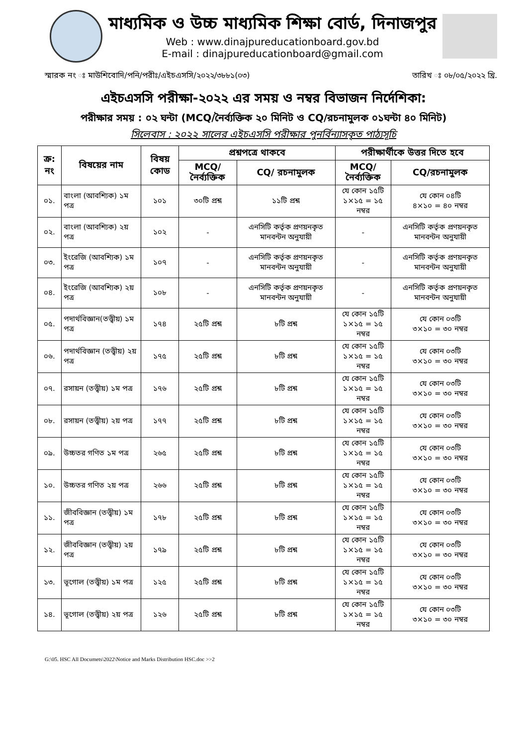মাধ্যমিক ও উচ্চ মাধ্যমিক শিক্ষা বোর্ড, দিনাজপুর
Web : www.dinajpureducationboard.gov.bd
E-mail : dinajpureducationboard@gmail.com
স্মারক নং ঃ মাউশিবোদি/পনি/পরীঃ/এইচএসসি/২০২২/৩৮৮১(০৩) তারিখ ঃ ০৮/০৫/২০২২ খ্রি.
এইচএসসি পরীক্ষা-২০২২ এর সময় ও নম্বর বিভাজন নির্দেশিকা:
পরীক্ষার সময় : ০২ ঘন্টা (MCQ/নৈর্ব্যক্তিক ২০ মিনিট ও CQ/রচনামুলক ০১ঘন্টা ৪০ মিনিট)
সিলেবাস : ২০২২ সালের এইচএসসি পরীক্ষার পুনর্বিন্যাসকৃত পাঠ্যসূচি
| ক্র: নং | বিষয়ের নাম | বিষয় কোড | প্রশ্নপত্রে থাকবে | | পরীক্ষার্থীকে উত্তর দিতে হবে | |
| --- | --- | --- | --- | --- | --- | --- |
| | | | MCQ/ নৈর্ব্যক্তিক | CQ/ রচনামুলক | MCQ/নৈর্ব্যক্তিক | CQ/রচনামুলক |
| ০১. | বাংলা (আবশ্যিক) ১ম পত্র | ১০১ | ৩০টি প্রশ্ন | ১১টি প্রশ্ন | যে কোন ১৫টি ১×১৫ = ১৫ নম্বর | যে কোন ০৪টি ৪×১০ = ৪০ নম্বর |
| ০২. | বাংলা (আবশ্যিক) ২য় পত্র | ১০২ | - | এনসিটি কর্তৃক প্রণয়নকৃত মানবন্টন অনুযায়ী | - | এনসিটি কর্তৃক প্রণয়নকৃত মানবন্টন অনুযায়ী |
| ০৩. | ইংরেজি (আবশ্যিক) ১ম পত্র | ১০৭ | - | এনসিটি কর্তৃক প্রণয়নকৃত মানবন্টন অনুযায়ী | - | এনসিটি কর্তৃক প্রণয়নকৃত মানবন্টন অনুযায়ী |
| ০৪. | ইংরেজি (আবশ্যিক) ২য় পত্র | ১০৮ | - | এনসিটি কর্তৃক প্রণয়নকৃত মানবন্টন অনুযায়ী | - | এনসিটি কর্তৃক প্রণয়নকৃত মানবন্টন অনুযায়ী |
| ০৫. | পদার্থবিজ্ঞান(তত্ত্বীয়) ১ম পত্র | ১৭৪ | ২৫টি প্রশ্ন | ৮টি প্রশ্ন | যে কোন ১৫টি ১×১৫ = ১৫ নম্বর | যে কোন ০৩টি ৩×১০ = ৩০ নম্বর |
| ০৬. | পদার্থবিজ্ঞান (তত্ত্বীয়) ২য় পত্র | ১৭৫ | ২৫টি প্রশ্ন | ৮টি প্রশ্ন | যে কোন ১৫টি ১×১৫ = ১৫ নম্বর | যে কোন ০৩টি ৩×১০ = ৩০ নম্বর |
| ০৭. | রসায়ন (তত্ত্বীয়) ১ম পত্র | ১৭৬ | ২৫টি প্রশ্ন | ৮টি প্রশ্ন | যে কোন ১৫টি ১×১৫ = ১৫ নম্বর | যে কোন ০৩টি ৩×১০ = ৩০ নম্বর |
| ০৮. | রসায়ন (তত্ত্বীয়) ২য় পত্র | ১৭৭ | ২৫টি প্রশ্ন | ৮টি প্রশ্ন | যে কোন ১৫টি ১×১৫ = ১৫ নম্বর | যে কোন ০৩টি ৩×১০ = ৩০ নম্বর |
| ০৯. | উচ্চতর গণিত ১ম পত্র | ২৬৫ | ২৫টি প্রশ্ন | ৮টি প্রশ্ন | যে কোন ১৫টি ১×১৫ = ১৫ নম্বর | যে কোন ০৩টি ৩×১০ = ৩০ নম্বর |
| ১০. | উচ্চতর গণিত ২য় পত্র | ২৬৬ | ২৫টি প্রশ্ন | ৮টি প্রশ্ন | যে কোন ১৫টি ১×১৫ = ১৫ নম্বর | যে কোন ০৩টি ৩×১০ = ৩০ নম্বর |
| ১১. | জীববিজ্ঞান (তত্ত্বীয়) ১ম পত্র | ১৭৮ | ২৫টি প্রশ্ন | ৮টি প্রশ্ন | যে কোন ১৫টি ১×১৫ = ১৫ নম্বর | যে কোন ০৩টি ৩×১০ = ৩০ নম্বর |
| ১২. | জীববিজ্ঞান (তত্ত্বীয়) ২য় পত্র | ১৭৯ | ২৫টি প্রশ্ন | ৮টি প্রশ্ন | যে কোন ১৫টি ১×১৫ = ১৫ নম্বর | যে কোন ০৩টি ৩×১০ = ৩০ নম্বর |
| ১৩. | ভূগোল (তত্ত্বীয়) ১ম পত্র | ১২৫ | ২৫টি প্রশ্ন | ৮টি প্রশ্ন | যে কোন ১৫টি ১×১৫ = ১৫ নম্বর | যে কোন ০৩টি ৩×১০ = ৩০ নম্বর |
| ১৪. | ভূগোল (তত্ত্বীয়) ২য় পত্র | ১২৬ | ২৫টি প্রশ্ন | ৮টি প্রশ্ন | যে কোন ১৫টি ১×১৫ = ১৫ নম্বর | যে কোন ০৩টি ৩×১০ = ৩০ নম্বর |
G:\05. HSC All Documets\2022\Notice and Marks Distribution HSC.doc >>2